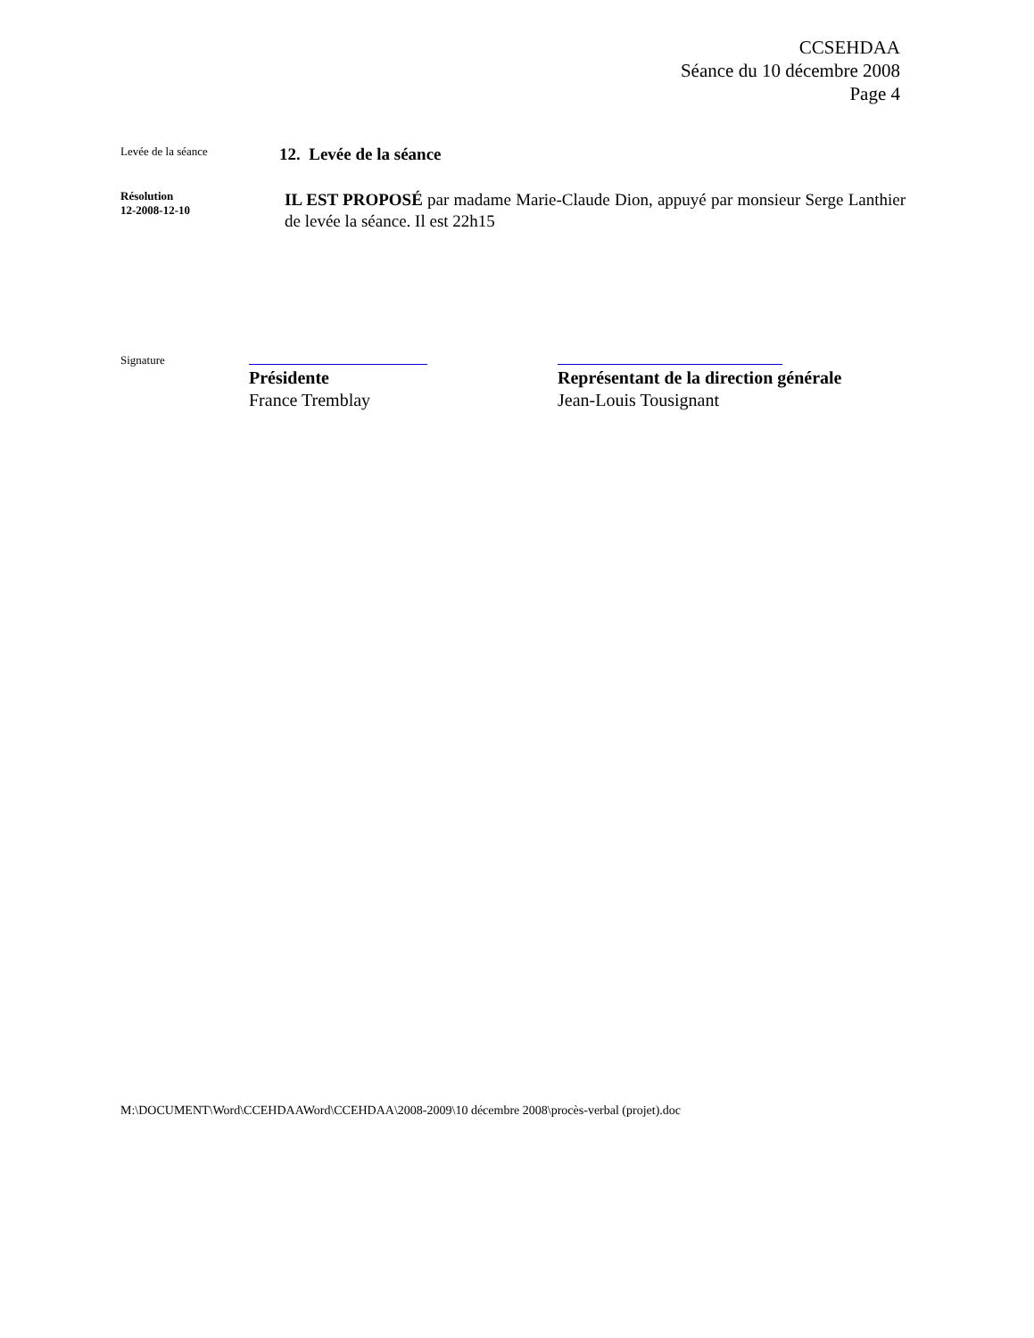CCSEHDAA
Séance du 10 décembre 2008
Page 4
Levée de la séance
12. Levée de la séance
Résolution
12-2008-12-10
IL EST PROPOSÉ par madame Marie-Claude Dion, appuyé par monsieur Serge Lanthier de levée la séance. Il est 22h15
Signature
Présidente
France Tremblay
Représentant de la direction générale
Jean-Louis Tousignant
M:\DOCUMENT\Word\CCEHDAAWord\CCEHDAA\2008-2009\10 décembre 2008\procès-verbal (projet).doc